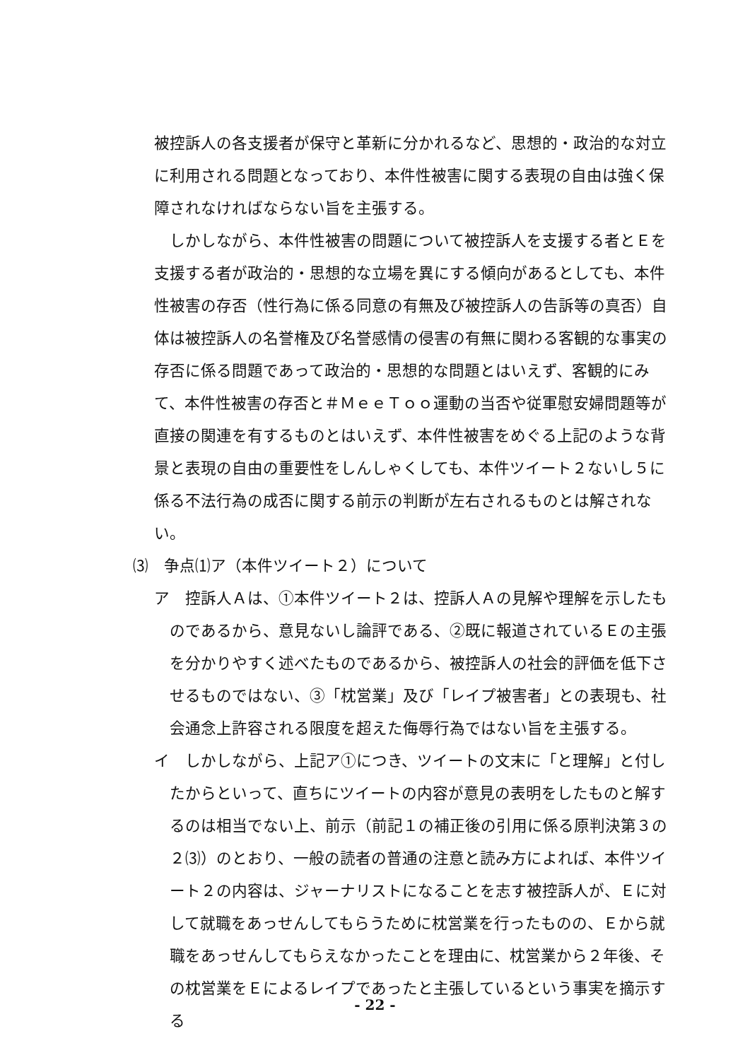被控訴人の各支援者が保守と革新に分かれるなど、思想的・政治的な対立に利用される問題となっており、本件性被害に関する表現の自由は強く保障されなければならない旨を主張する。
しかしながら、本件性被害の問題について被控訴人を支援する者とＥを支援する者が政治的・思想的な立場を異にする傾向があるとしても、本件性被害の存否（性行為に係る同意の有無及び被控訴人の告訴等の真否）自体は被控訴人の名誉権及び名誉感情の侵害の有無に関わる客観的な事実の存否に係る問題であって政治的・思想的な問題とはいえず、客観的にみて、本件性被害の存否と＃ＭｅｅＴｏｏ運動の当否や従軍慰安婦問題等が直接の関連を有するものとはいえず、本件性被害をめぐる上記のような背景と表現の自由の重要性をしんしゃくしても、本件ツイート２ないし５に係る不法行為の成否に関する前示の判断が左右されるものとは解されない。
⑶　争点⑴ア（本件ツイート２）について
ア　控訴人Ａは、①本件ツイート２は、控訴人Ａの見解や理解を示したものであるから、意見ないし論評である、②既に報道されているＥの主張を分かりやすく述べたものであるから、被控訴人の社会的評価を低下させるものではない、③「枕営業」及び「レイプ被害者」との表現も、社会通念上許容される限度を超えた侮辱行為ではない旨を主張する。
イ　しかしながら、上記ア①につき、ツイートの文末に「と理解」と付したからといって、直ちにツイートの内容が意見の表明をしたものと解するのは相当でない上、前示（前記１の補正後の引用に係る原判決第３の２⑶）のとおり、一般の読者の普通の注意と読み方によれば、本件ツイート２の内容は、ジャーナリストになることを志す被控訴人が、Ｅに対して就職をあっせんしてもらうために枕営業を行ったものの、Ｅから就職をあっせんしてもらえなかったことを理由に、枕営業から２年後、その枕営業をＥによるレイプであったと主張しているという事実を摘示する
- 22 -